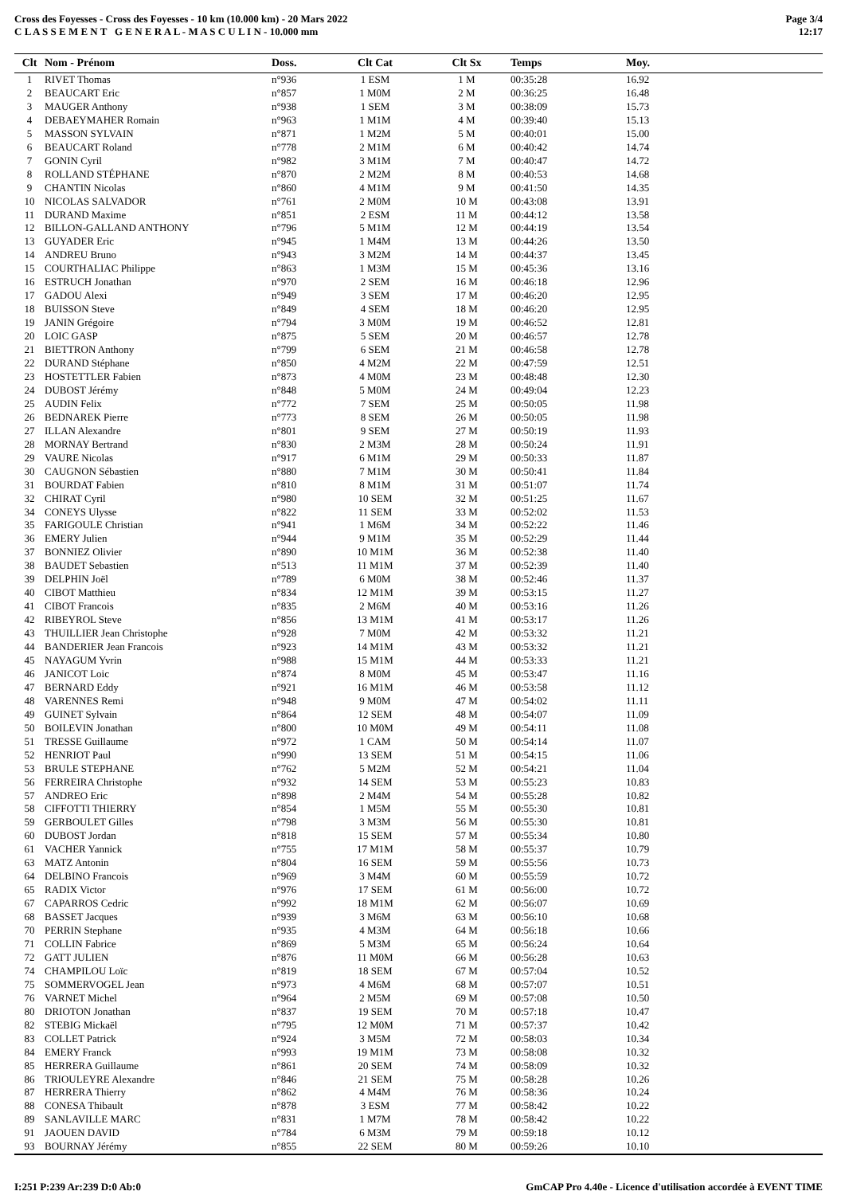Cross des Foyesses - Cross des Foyesses - 10 km (10.000 km) - 20 Mars 2022
C L A S S E M E N T G E N E R A L - M A S C U L I N - 10.000 mm
Page 3/4
12:17
| Clt | Nom - Prénom | Doss. | Clt Cat | Clt Sx | Temps | Moy. |
| --- | --- | --- | --- | --- | --- | --- |
| 1 | RIVET Thomas | n°936 | 1 ESM | 1 M | 00:35:28 | 16.92 |
| 2 | BEAUCART Eric | n°857 | 1 M0M | 2 M | 00:36:25 | 16.48 |
| 3 | MAUGER Anthony | n°938 | 1 SEM | 3 M | 00:38:09 | 15.73 |
| 4 | DEBAEYMAHER Romain | n°963 | 1 M1M | 4 M | 00:39:40 | 15.13 |
| 5 | MASSON SYLVAIN | n°871 | 1 M2M | 5 M | 00:40:01 | 15.00 |
| 6 | BEAUCART Roland | n°778 | 2 M1M | 6 M | 00:40:42 | 14.74 |
| 7 | GONIN Cyril | n°982 | 3 M1M | 7 M | 00:40:47 | 14.72 |
| 8 | ROLLAND STÉPHANE | n°870 | 2 M2M | 8 M | 00:40:53 | 14.68 |
| 9 | CHANTIN Nicolas | n°860 | 4 M1M | 9 M | 00:41:50 | 14.35 |
| 10 | NICOLAS SALVADOR | n°761 | 2 M0M | 10 M | 00:43:08 | 13.91 |
| 11 | DURAND Maxime | n°851 | 2 ESM | 11 M | 00:44:12 | 13.58 |
| 12 | BILLON-GALLAND ANTHONY | n°796 | 5 M1M | 12 M | 00:44:19 | 13.54 |
| 13 | GUYADER Eric | n°945 | 1 M4M | 13 M | 00:44:26 | 13.50 |
| 14 | ANDREU Bruno | n°943 | 3 M2M | 14 M | 00:44:37 | 13.45 |
| 15 | COURTHALIAC Philippe | n°863 | 1 M3M | 15 M | 00:45:36 | 13.16 |
| 16 | ESTRUCH Jonathan | n°970 | 2 SEM | 16 M | 00:46:18 | 12.96 |
| 17 | GADOU Alexi | n°949 | 3 SEM | 17 M | 00:46:20 | 12.95 |
| 18 | BUISSON Steve | n°849 | 4 SEM | 18 M | 00:46:20 | 12.95 |
| 19 | JANIN Grégoire | n°794 | 3 M0M | 19 M | 00:46:52 | 12.81 |
| 20 | LOIC GASP | n°875 | 5 SEM | 20 M | 00:46:57 | 12.78 |
| 21 | BIETTRON Anthony | n°799 | 6 SEM | 21 M | 00:46:58 | 12.78 |
| 22 | DURAND Stéphane | n°850 | 4 M2M | 22 M | 00:47:59 | 12.51 |
| 23 | HOSTETTLER Fabien | n°873 | 4 M0M | 23 M | 00:48:48 | 12.30 |
| 24 | DUBOST Jérémy | n°848 | 5 M0M | 24 M | 00:49:04 | 12.23 |
| 25 | AUDIN Felix | n°772 | 7 SEM | 25 M | 00:50:05 | 11.98 |
| 26 | BEDNAREK Pierre | n°773 | 8 SEM | 26 M | 00:50:05 | 11.98 |
| 27 | ILLAN Alexandre | n°801 | 9 SEM | 27 M | 00:50:19 | 11.93 |
| 28 | MORNAY Bertrand | n°830 | 2 M3M | 28 M | 00:50:24 | 11.91 |
| 29 | VAURE Nicolas | n°917 | 6 M1M | 29 M | 00:50:33 | 11.87 |
| 30 | CAUGNON Sébastien | n°880 | 7 M1M | 30 M | 00:50:41 | 11.84 |
| 31 | BOURDAT Fabien | n°810 | 8 M1M | 31 M | 00:51:07 | 11.74 |
| 32 | CHIRAT Cyril | n°980 | 10 SEM | 32 M | 00:51:25 | 11.67 |
| 34 | CONEYS Ulysse | n°822 | 11 SEM | 33 M | 00:52:02 | 11.53 |
| 35 | FARIGOULE Christian | n°941 | 1 M6M | 34 M | 00:52:22 | 11.46 |
| 36 | EMERY Julien | n°944 | 9 M1M | 35 M | 00:52:29 | 11.44 |
| 37 | BONNIEZ Olivier | n°890 | 10 M1M | 36 M | 00:52:38 | 11.40 |
| 38 | BAUDET Sebastien | n°513 | 11 M1M | 37 M | 00:52:39 | 11.40 |
| 39 | DELPHIN Joël | n°789 | 6 M0M | 38 M | 00:52:46 | 11.37 |
| 40 | CIBOT Matthieu | n°834 | 12 M1M | 39 M | 00:53:15 | 11.27 |
| 41 | CIBOT Francois | n°835 | 2 M6M | 40 M | 00:53:16 | 11.26 |
| 42 | RIBEYROL Steve | n°856 | 13 M1M | 41 M | 00:53:17 | 11.26 |
| 43 | THUILLIER Jean Christophe | n°928 | 7 M0M | 42 M | 00:53:32 | 11.21 |
| 44 | BANDERIER Jean Francois | n°923 | 14 M1M | 43 M | 00:53:32 | 11.21 |
| 45 | NAYAGUM Yvrin | n°988 | 15 M1M | 44 M | 00:53:33 | 11.21 |
| 46 | JANICOT Loic | n°874 | 8 M0M | 45 M | 00:53:47 | 11.16 |
| 47 | BERNARD Eddy | n°921 | 16 M1M | 46 M | 00:53:58 | 11.12 |
| 48 | VARENNES Remi | n°948 | 9 M0M | 47 M | 00:54:02 | 11.11 |
| 49 | GUINET Sylvain | n°864 | 12 SEM | 48 M | 00:54:07 | 11.09 |
| 50 | BOILEVIN Jonathan | n°800 | 10 M0M | 49 M | 00:54:11 | 11.08 |
| 51 | TRESSE Guillaume | n°972 | 1 CAM | 50 M | 00:54:14 | 11.07 |
| 52 | HENRIOT Paul | n°990 | 13 SEM | 51 M | 00:54:15 | 11.06 |
| 53 | BRULE STEPHANE | n°762 | 5 M2M | 52 M | 00:54:21 | 11.04 |
| 56 | FERREIRA Christophe | n°932 | 14 SEM | 53 M | 00:55:23 | 10.83 |
| 57 | ANDREO Eric | n°898 | 2 M4M | 54 M | 00:55:28 | 10.82 |
| 58 | CIFFOTTI THIERRY | n°854 | 1 M5M | 55 M | 00:55:30 | 10.81 |
| 59 | GERBOULET Gilles | n°798 | 3 M3M | 56 M | 00:55:30 | 10.81 |
| 60 | DUBOST Jordan | n°818 | 15 SEM | 57 M | 00:55:34 | 10.80 |
| 61 | VACHER Yannick | n°755 | 17 M1M | 58 M | 00:55:37 | 10.79 |
| 63 | MATZ Antonin | n°804 | 16 SEM | 59 M | 00:55:56 | 10.73 |
| 64 | DELBINO Francois | n°969 | 3 M4M | 60 M | 00:55:59 | 10.72 |
| 65 | RADIX Victor | n°976 | 17 SEM | 61 M | 00:56:00 | 10.72 |
| 67 | CAPARROS Cedric | n°992 | 18 M1M | 62 M | 00:56:07 | 10.69 |
| 68 | BASSET Jacques | n°939 | 3 M6M | 63 M | 00:56:10 | 10.68 |
| 70 | PERRIN Stephane | n°935 | 4 M3M | 64 M | 00:56:18 | 10.66 |
| 71 | COLLIN Fabrice | n°869 | 5 M3M | 65 M | 00:56:24 | 10.64 |
| 72 | GATT JULIEN | n°876 | 11 M0M | 66 M | 00:56:28 | 10.63 |
| 74 | CHAMPILOU Loïc | n°819 | 18 SEM | 67 M | 00:57:04 | 10.52 |
| 75 | SOMMERVOGEL Jean | n°973 | 4 M6M | 68 M | 00:57:07 | 10.51 |
| 76 | VARNET Michel | n°964 | 2 M5M | 69 M | 00:57:08 | 10.50 |
| 80 | DRIOTON Jonathan | n°837 | 19 SEM | 70 M | 00:57:18 | 10.47 |
| 82 | STEBIG Mickaël | n°795 | 12 M0M | 71 M | 00:57:37 | 10.42 |
| 83 | COLLET Patrick | n°924 | 3 M5M | 72 M | 00:58:03 | 10.34 |
| 84 | EMERY Franck | n°993 | 19 M1M | 73 M | 00:58:08 | 10.32 |
| 85 | HERRERA Guillaume | n°861 | 20 SEM | 74 M | 00:58:09 | 10.32 |
| 86 | TRIOULEYRE Alexandre | n°846 | 21 SEM | 75 M | 00:58:28 | 10.26 |
| 87 | HERRERA Thierry | n°862 | 4 M4M | 76 M | 00:58:36 | 10.24 |
| 88 | CONESA Thibault | n°878 | 3 ESM | 77 M | 00:58:42 | 10.22 |
| 89 | SANLAVILLE MARC | n°831 | 1 M7M | 78 M | 00:58:42 | 10.22 |
| 91 | JAOUEN DAVID | n°784 | 6 M3M | 79 M | 00:59:18 | 10.12 |
| 93 | BOURNAY Jérémy | n°855 | 22 SEM | 80 M | 00:59:26 | 10.10 |
I:251 P:239 Ar:239 D:0 Ab:0 GmCAP Pro 4.40e - Licence d'utilisation accordée à EVENT TIME